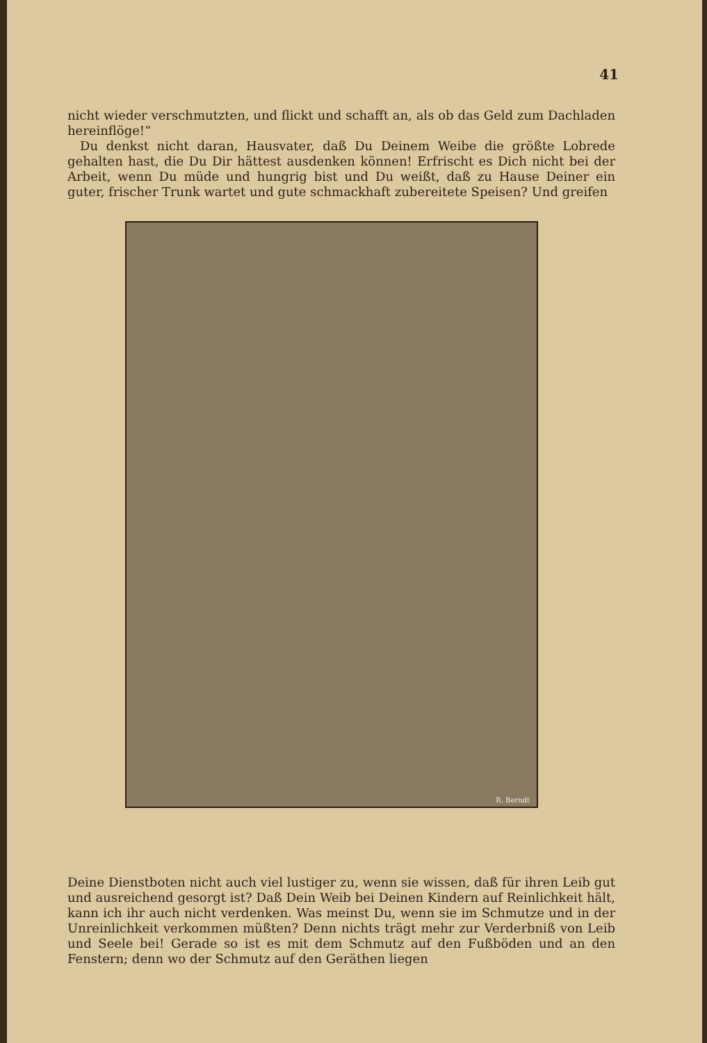41
nicht wieder verschmutzten, und flickt und schafft an, als ob das Geld zum Dachladen hereinflöge!“
 Du denkst nicht daran, Hausvater, daß Du Deinem Weibe die größte Lobrede gehalten hast, die Du Dir hättest ausdenken können! Erfrischt es Dich nicht bei der Arbeit, wenn Du müde und hungrig bist und Du weißt, daß zu Hause Deiner ein guter, frischer Trunk wartet und gute schmackhaft zubereitete Speisen? Und greifen
R. Berndt
Deine Dienstboten nicht auch viel lustiger zu, wenn sie wissen, daß für ihren Leib gut und ausreichend gesorgt ist? Daß Dein Weib bei Deinen Kindern auf Reinlichkeit hält, kann ich ihr auch nicht verdenken. Was meinst Du, wenn sie im Schmutze und in der Unreinlichkeit verkommen müßten? Denn nichts trägt mehr zur Verderbniß von Leib und Seele bei! Gerade so ist es mit dem Schmutz auf den Fußböden und an den Fenstern; denn wo der Schmutz auf den Geräthen liegen